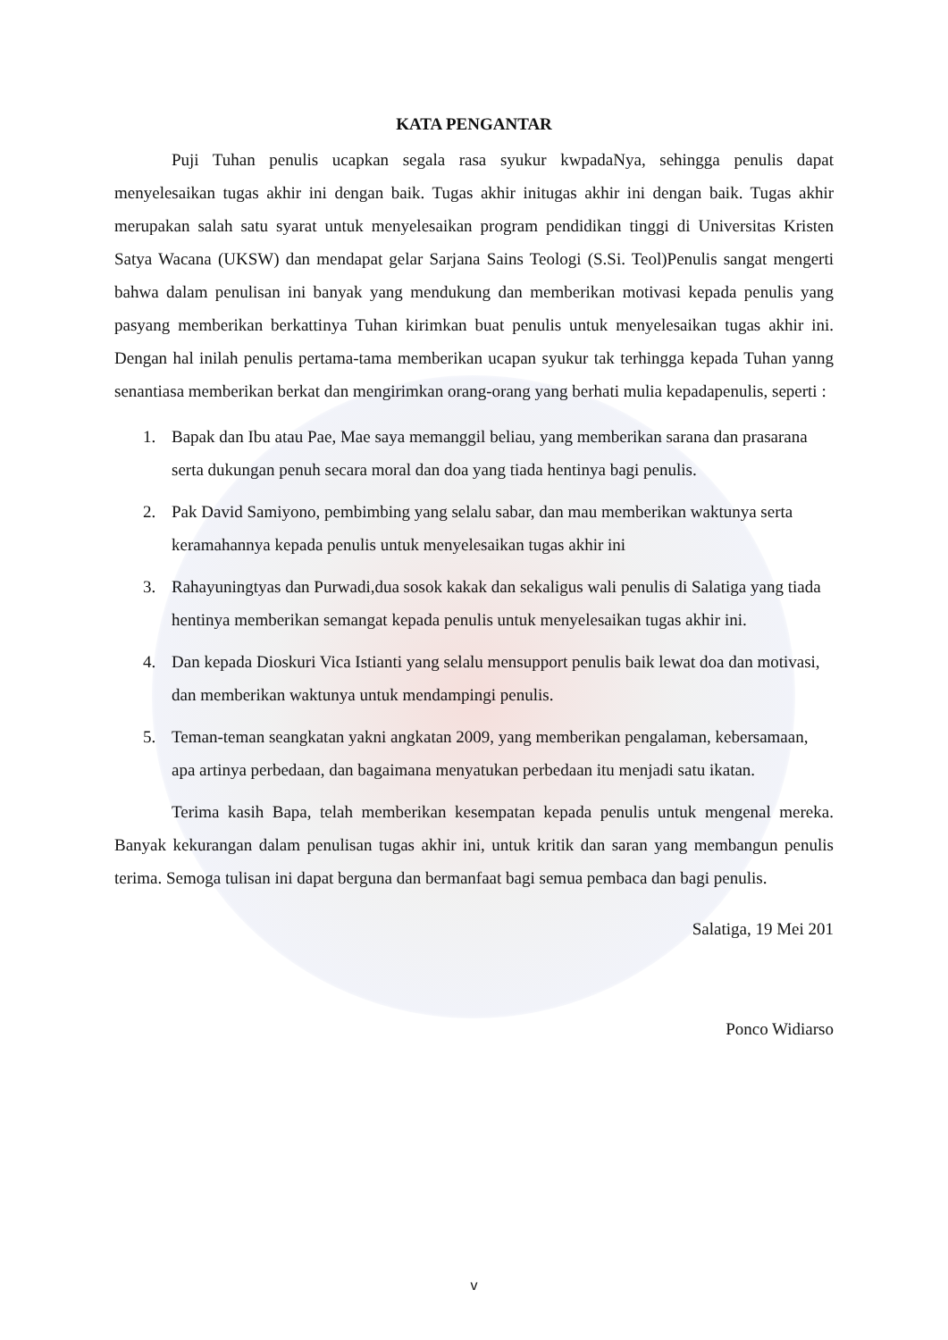KATA PENGANTAR
Puji Tuhan penulis ucapkan segala rasa syukur kwpadaNya, sehingga penulis dapat menyelesaikan tugas akhir ini dengan baik. Tugas akhir initugas akhir ini dengan baik. Tugas akhir merupakan salah satu syarat untuk menyelesaikan program pendidikan tinggi di Universitas Kristen Satya Wacana (UKSW) dan mendapat gelar Sarjana Sains Teologi (S.Si. Teol)Penulis sangat mengerti bahwa dalam penulisan ini banyak yang mendukung dan memberikan motivasi kepada penulis yang pasyang memberikan berkattinya Tuhan kirimkan buat penulis untuk menyelesaikan tugas akhir ini. Dengan hal inilah penulis pertama-tama memberikan ucapan syukur tak terhingga kepada Tuhan yanng senantiasa memberikan berkat dan mengirimkan orang-orang yang berhati mulia kepadapenulis, seperti :
1. Bapak dan Ibu atau Pae, Mae saya memanggil beliau, yang memberikan sarana dan prasarana serta dukungan penuh secara moral dan doa yang tiada hentinya bagi penulis.
2. Pak David Samiyono, pembimbing yang selalu sabar, dan mau memberikan waktunya serta keramahannya kepada penulis untuk menyelesaikan tugas akhir ini
3. Rahayuningtyas dan Purwadi,dua sosok kakak dan sekaligus wali penulis di Salatiga yang tiada hentinya memberikan semangat kepada penulis untuk menyelesaikan tugas akhir ini.
4. Dan kepada Dioskuri Vica Istianti yang selalu mensupport penulis baik lewat doa dan motivasi, dan memberikan waktunya untuk mendampingi penulis.
5. Teman-teman seangkatan yakni angkatan 2009, yang memberikan pengalaman, kebersamaan, apa artinya perbedaan, dan bagaimana menyatukan perbedaan itu menjadi satu ikatan.
Terima kasih Bapa, telah memberikan kesempatan kepada penulis untuk mengenal mereka. Banyak kekurangan dalam penulisan tugas akhir ini, untuk kritik dan saran yang membangun penulis terima. Semoga tulisan ini dapat berguna dan bermanfaat bagi semua pembaca dan bagi penulis.
Salatiga, 19 Mei 201
Ponco Widiarso
v